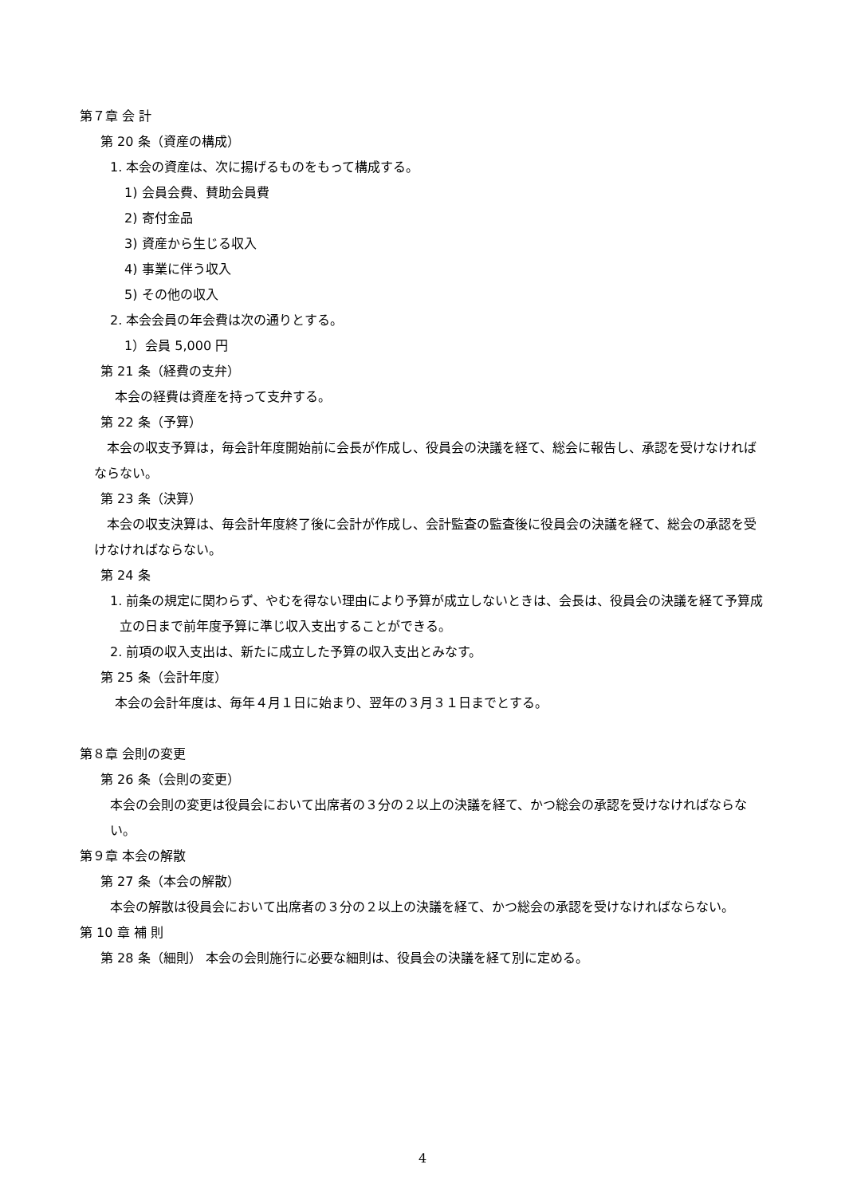第７章 会 計
第 20 条（資産の構成）
1. 本会の資産は、次に揚げるものをもって構成する。
1) 会員会費、賛助会員費
2) 寄付金品
3) 資産から生じる収入
4) 事業に伴う収入
5) その他の収入
2. 本会会員の年会費は次の通りとする。
1）会員 5,000 円
第 21 条（経費の支弁）
本会の経費は資産を持って支弁する。
第 22 条（予算）
　本会の収支予算は，毎会計年度開始前に会長が作成し、役員会の決議を経て、総会に報告し、承認を受けなければならない。
第 23 条（決算）
　本会の収支決算は、毎会計年度終了後に会計が作成し、会計監査の監査後に役員会の決議を経て、総会の承認を受けなければならない。
第 24 条
1. 前条の規定に関わらず、やむを得ない理由により予算が成立しないときは、会長は、役員会の決議を経て予算成立の日まで前年度予算に準じ収入支出することができる。
2. 前項の収入支出は、新たに成立した予算の収入支出とみなす。
第 25 条（会計年度）
本会の会計年度は、毎年４月１日に始まり、翌年の３月３１日までとする。
第８章 会則の変更
第 26 条（会則の変更）
本会の会則の変更は役員会において出席者の３分の２以上の決議を経て、かつ総会の承認を受けなければならない。
第９章 本会の解散
第 27 条（本会の解散）
本会の解散は役員会において出席者の３分の２以上の決議を経て、かつ総会の承認を受けなければならない。
第 10 章 補 則
第 28 条（細則） 本会の会則施行に必要な細則は、役員会の決議を経て別に定める。
4